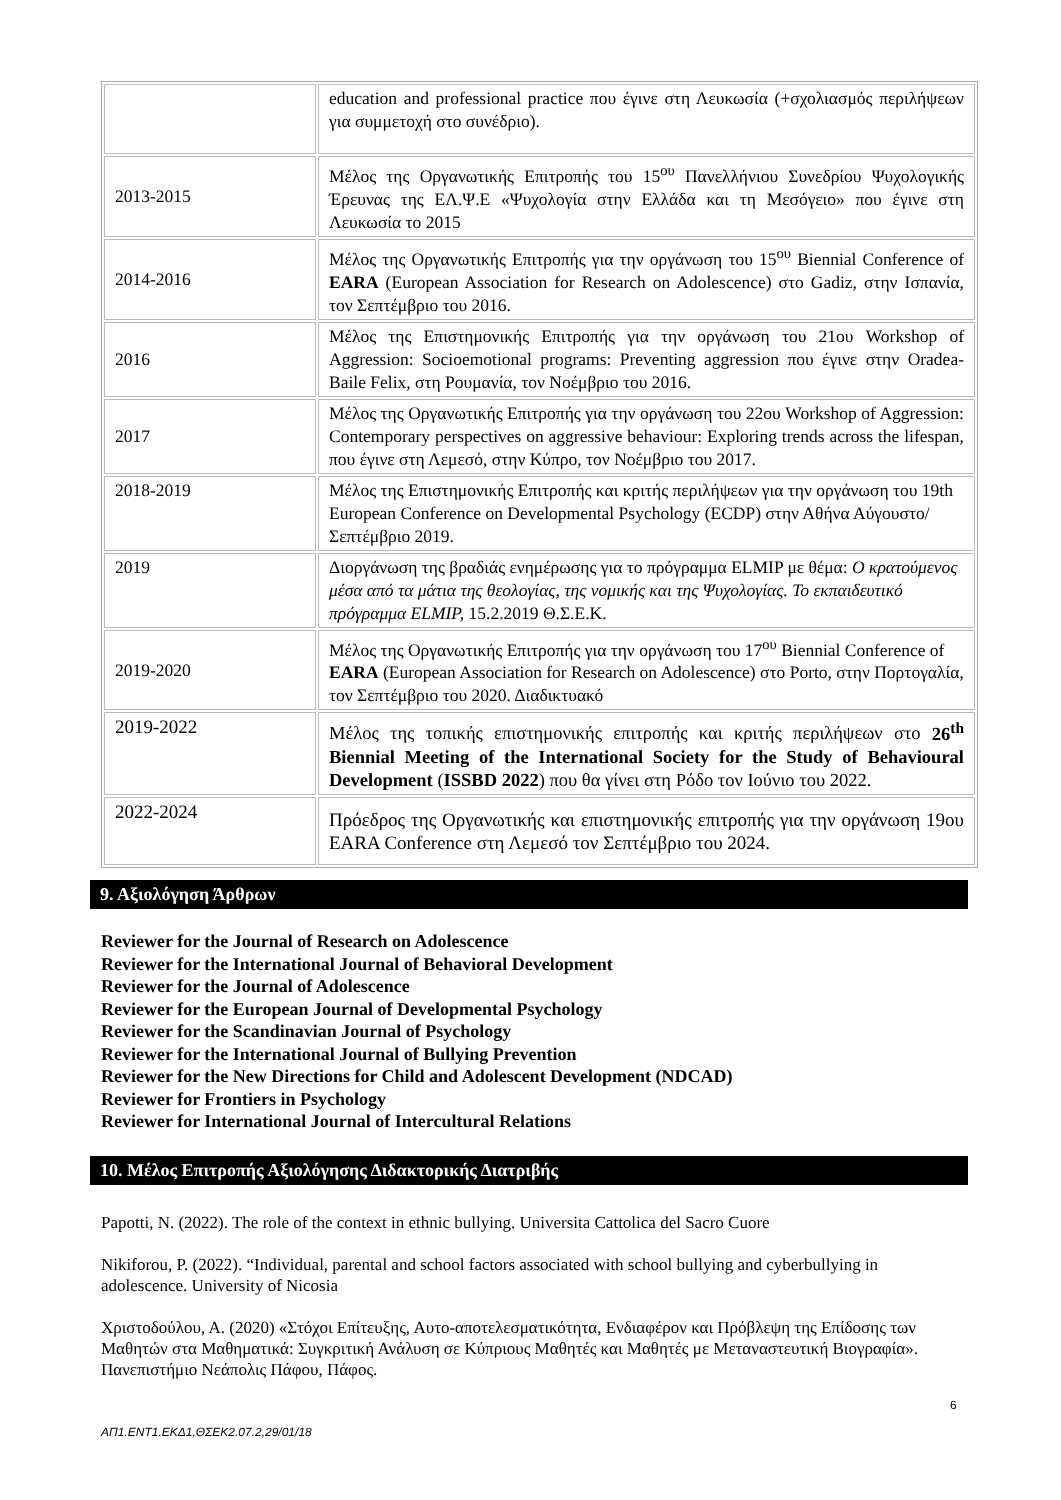| | education and professional practice που έγινε στη Λευκωσία (+σχολιασμός περιλήψεων για συμμετοχή στο συνέδριο). |
| 2013-2015 | Μέλος της Οργανωτικής Επιτροπής του 15<sup>ου</sup> Πανελλήνιου Συνεδρίου Ψυχολογικής Έρευνας της ΕΛ.Ψ.Ε «Ψυχολογία στην Ελλάδα και τη Μεσόγειο» που έγινε στη Λευκωσία το 2015 |
| 2014-2016 | Μέλος της Οργανωτικής Επιτροπής για την οργάνωση του 15<sup>ου</sup> Biennial Conference of EARA (European Association for Research on Adolescence) στο Gadiz, στην Ισπανία, τον Σεπτέμβριο του 2016. |
| 2016 | Μέλος της Επιστημονικής Επιτροπής για την οργάνωση του 21ου Workshop of Aggression: Socioemotional programs: Preventing aggression που έγινε στην Oradea-Baile Felix, στη Ρουμανία, τον Νοέμβριο του 2016. |
| 2017 | Μέλος της Οργανωτικής Επιτροπής για την οργάνωση του 22ου Workshop of Aggression: Contemporary perspectives on aggressive behaviour: Exploring trends across the lifespan, που έγινε στη Λεμεσό, στην Κύπρο, τον Νοέμβριο του 2017. |
| 2018-2019 | Μέλος της Επιστημονικής Επιτροπής και κριτής περιλήψεων για την οργάνωση του 19th European Conference on Developmental Psychology (ECDP) στην Αθήνα Αύγουστο/Σεπτέμβριο 2019. |
| 2019 | Διοργάνωση της βραδιάς ενημέρωσης για το πρόγραμμα ELMIP με θέμα: Ο κρατούμενος μέσα από τα μάτια της θεολογίας, της νομικής και της Ψυχολογίας. Το εκπαιδευτικό πρόγραμμα ELMIP, 15.2.2019 Θ.Σ.Ε.Κ. |
| 2019-2020 | Μέλος της Οργανωτικής Επιτροπής για την οργάνωση του 17<sup>ου</sup> Biennial Conference of EARA (European Association for Research on Adolescence) στο Porto, στην Πορτογαλία, τον Σεπτέμβριο του 2020. Διαδικτυακό |
| 2019-2022 | Μέλος της τοπικής επιστημονικής επιτροπής και κριτής περιλήψεων στο 26<sup>th</sup> Biennial Meeting of the International Society for the Study of Behavioural Development ( ISSBD 2022 ) που θα γίνει στη Ρόδο τον Ιούνιο του 2022. |
| 2022-2024 | Πρόεδρος της Οργανωτικής και επιστημονικής επιτροπής για την οργάνωση 19ου EARA Conference στη Λεμεσό τον Σεπτέμβριο του 2024. |
9. Αξιολόγηση Άρθρων
Reviewer for the Journal of Research on Adolescence
Reviewer for the International Journal of Behavioral Development
Reviewer for the Journal of Adolescence
Reviewer for the European Journal of Developmental Psychology
Reviewer for the Scandinavian Journal of Psychology
Reviewer for the International Journal of Bullying Prevention
Reviewer for the New Directions for Child and Adolescent Development (NDCAD)
Reviewer for Frontiers in Psychology
Reviewer for International Journal of Intercultural Relations
10. Μέλος Επιτροπής Αξιολόγησης Διδακτορικής Διατριβής
Papotti, N. (2022). The role of the context in ethnic bullying. Universita Cattolica del Sacro Cuore
Nikiforou, P. (2022). “Individual, parental and school factors associated with school bullying and cyberbullying in adolescence. University of Nicosia
Χριστοδούλου, Α. (2020) «Στόχοι Επίτευξης, Αυτο-αποτελεσματικότητα, Ενδιαφέρον και Πρόβλεψη της Επίδοσης των Μαθητών στα Μαθηματικά: Συγκριτική Ανάλυση σε Κύπριους Μαθητές και Μαθητές με Μεταναστευτική Βιογραφία». Πανεπιστήμιο Νεάπολις Πάφου, Πάφος.
6
ΑΠ1.ΕΝΤ1.ΕΚΔ1,ΘΣΕΚ2.07.2,29/01/18